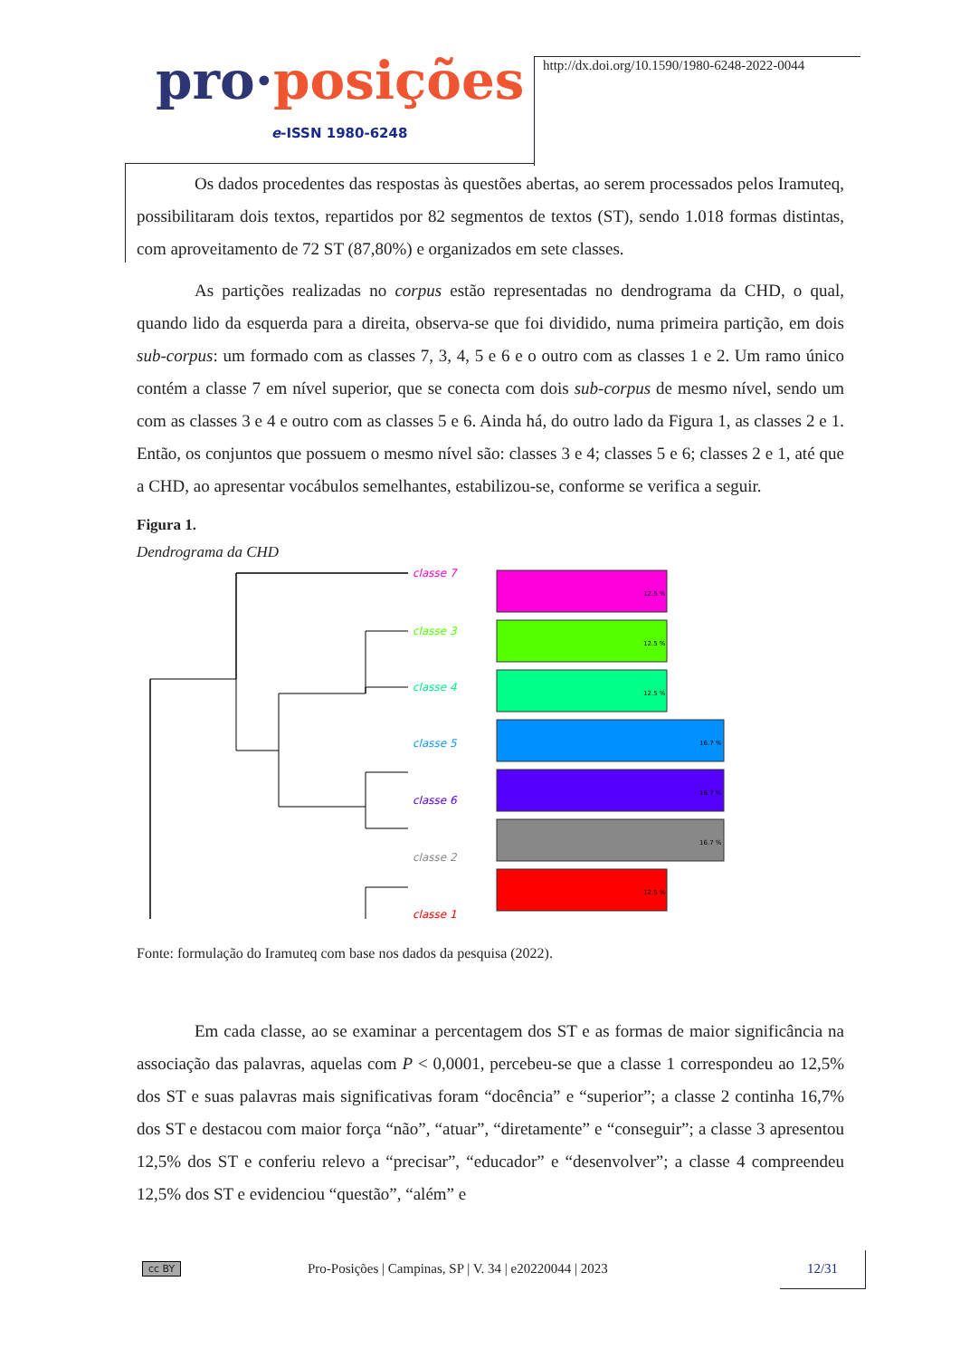pro·posições
e-ISSN 1980-6248
http://dx.doi.org/10.1590/1980-6248-2022-0044
Os dados procedentes das respostas às questões abertas, ao serem processados pelos Iramuteq, possibilitaram dois textos, repartidos por 82 segmentos de textos (ST), sendo 1.018 formas distintas, com aproveitamento de 72 ST (87,80%) e organizados em sete classes.
As partições realizadas no corpus estão representadas no dendrograma da CHD, o qual, quando lido da esquerda para a direita, observa-se que foi dividido, numa primeira partição, em dois sub-corpus: um formado com as classes 7, 3, 4, 5 e 6 e o outro com as classes 1 e 2. Um ramo único contém a classe 7 em nível superior, que se conecta com dois sub-corpus de mesmo nível, sendo um com as classes 3 e 4 e outro com as classes 5 e 6. Ainda há, do outro lado da Figura 1, as classes 2 e 1. Então, os conjuntos que possuem o mesmo nível são: classes 3 e 4; classes 5 e 6; classes 2 e 1, até que a CHD, ao apresentar vocábulos semelhantes, estabilizou-se, conforme se verifica a seguir.
Figura 1.
Dendrograma da CHD
classe 7
classe 3
classe 4
classe 5
classe 6
classe 2
classe 1
12.5 %
12.5 %
12.5 %
16.7 %
16.7 %
16.7 %
12.5 %
Fonte: formulação do Iramuteq com base nos dados da pesquisa (2022).
Em cada classe, ao se examinar a percentagem dos ST e as formas de maior significância na associação das palavras, aquelas com P < 0,0001, percebeu-se que a classe 1 correspondeu ao 12,5% dos ST e suas palavras mais significativas foram “docência” e “superior”; a classe 2 continha 16,7% dos ST e destacou com maior força “não”, “atuar”, “diretamente” e “conseguir”; a classe 3 apresentou 12,5% dos ST e conferiu relevo a “precisar”, “educador” e “desenvolver”; a classe 4 compreendeu 12,5% dos ST e evidenciou “questão”, “além” e
cc BY Pro-Posições | Campinas, SP | V. 34 | e20220044 | 2023
12/31